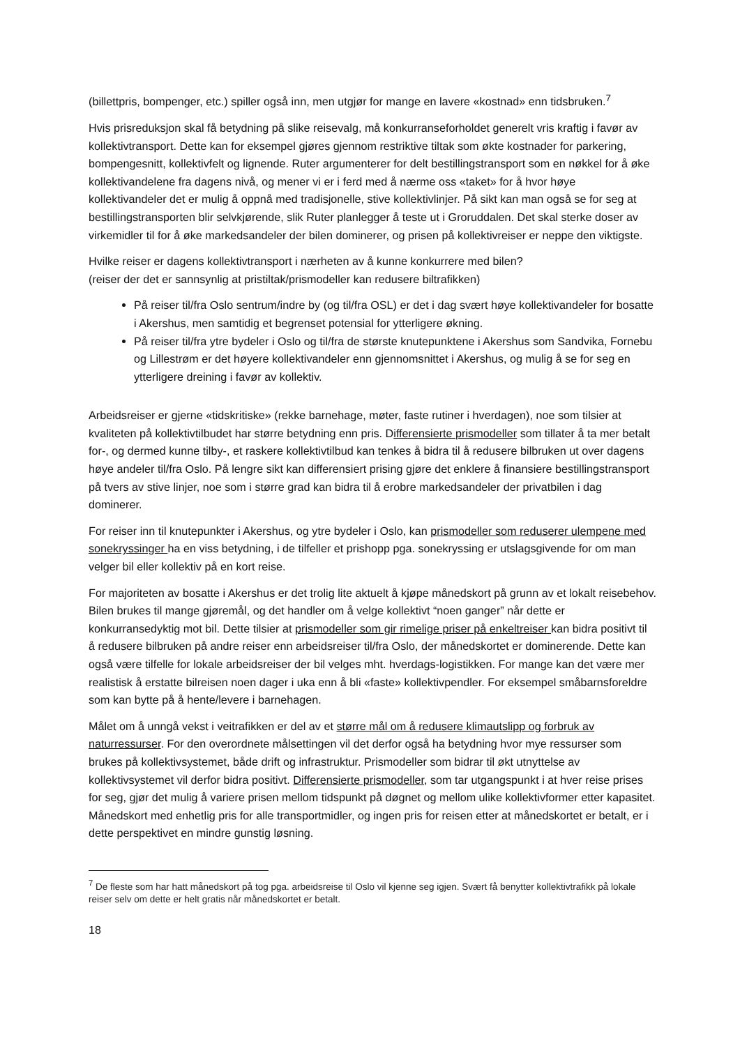(billettpris, bompenger, etc.) spiller også inn, men utgjør for mange en lavere «kostnad» enn tidsbruken.<sup>7</sup>
Hvis prisreduksjon skal få betydning på slike reisevalg, må konkurranseforholdet generelt vris kraftig i favør av kollektivtransport. Dette kan for eksempel gjøres gjennom restriktive tiltak som økte kostnader for parkering, bompengesnitt, kollektivfelt og lignende. Ruter argumenterer for delt bestillingstransport som en nøkkel for å øke kollektivandelene fra dagens nivå, og mener vi er i ferd med å nærme oss «taket» for å hvor høye kollektivandeler det er mulig å oppnå med tradisjonelle, stive kollektivlinjer. På sikt kan man også se for seg at bestillingstransporten blir selvkjørende, slik Ruter planlegger å teste ut i Groruddalen. Det skal sterke doser av virkemidler til for å øke markedsandeler der bilen dominerer, og prisen på kollektivreiser er neppe den viktigste.
Hvilke reiser er dagens kollektivtransport i nærheten av å kunne konkurrere med bilen?
(reiser der det er sannsynlig at pristiltak/prismodeller kan redusere biltrafikken)
På reiser til/fra Oslo sentrum/indre by (og til/fra OSL) er det i dag svært høye kollektivandeler for bosatte i Akershus, men samtidig et begrenset potensial for ytterligere økning.
På reiser til/fra ytre bydeler i Oslo og til/fra de største knutepunktene i Akershus som Sandvika, Fornebu og Lillestrøm er det høyere kollektivandeler enn gjennomsnittet i Akershus, og mulig å se for seg en ytterligere dreining i favør av kollektiv.
Arbeidsreiser er gjerne «tidskritiske» (rekke barnehage, møter, faste rutiner i hverdagen), noe som tilsier at kvaliteten på kollektivtilbudet har større betydning enn pris. Differensierte prismodeller som tillater å ta mer betalt for-, og dermed kunne tilby-, et raskere kollektivtilbud kan tenkes å bidra til å redusere bilbruken ut over dagens høye andeler til/fra Oslo. På lengre sikt kan differensiert prising gjøre det enklere å finansiere bestillingstransport på tvers av stive linjer, noe som i større grad kan bidra til å erobre markedsandeler der privatbilen i dag dominerer.
For reiser inn til knutepunkter i Akershus, og ytre bydeler i Oslo, kan prismodeller som reduserer ulempene med sonekryssinger ha en viss betydning, i de tilfeller et prishopp pga. sonekryssing er utslagsgivende for om man velger bil eller kollektiv på en kort reise.
For majoriteten av bosatte i Akershus er det trolig lite aktuelt å kjøpe månedskort på grunn av et lokalt reisebehov. Bilen brukes til mange gjøremål, og det handler om å velge kollektivt “noen ganger” når dette er konkurransedyktig mot bil. Dette tilsier at prismodeller som gir rimelige priser på enkeltreiser kan bidra positivt til å redusere bilbruken på andre reiser enn arbeidsreiser til/fra Oslo, der månedskortet er dominerende. Dette kan også være tilfelle for lokale arbeidsreiser der bil velges mht. hverdags-logistikken. For mange kan det være mer realistisk å erstatte bilreisen noen dager i uka enn å bli «faste» kollektivpendler. For eksempel småbarnsforeldre som kan bytte på å hente/levere i barnehagen.
Målet om å unngå vekst i veitrafikken er del av et større mål om å redusere klimautslipp og forbruk av naturressurser. For den overordnete målsettingen vil det derfor også ha betydning hvor mye ressurser som brukes på kollektivsystemet, både drift og infrastruktur. Prismodeller som bidrar til økt utnyttelse av kollektivsystemet vil derfor bidra positivt. Differensierte prismodeller, som tar utgangspunkt i at hver reise prises for seg, gjør det mulig å variere prisen mellom tidspunkt på døgnet og mellom ulike kollektivformer etter kapasitet. Månedskort med enhetlig pris for alle transportmidler, og ingen pris for reisen etter at månedskortet er betalt, er i dette perspektivet en mindre gunstig løsning.
<sup>7</sup> De fleste som har hatt månedskort på tog pga. arbeidsreise til Oslo vil kjenne seg igjen. Svært få benytter kollektivtrafikk på lokale reiser selv om dette er helt gratis når månedskortet er betalt.
18